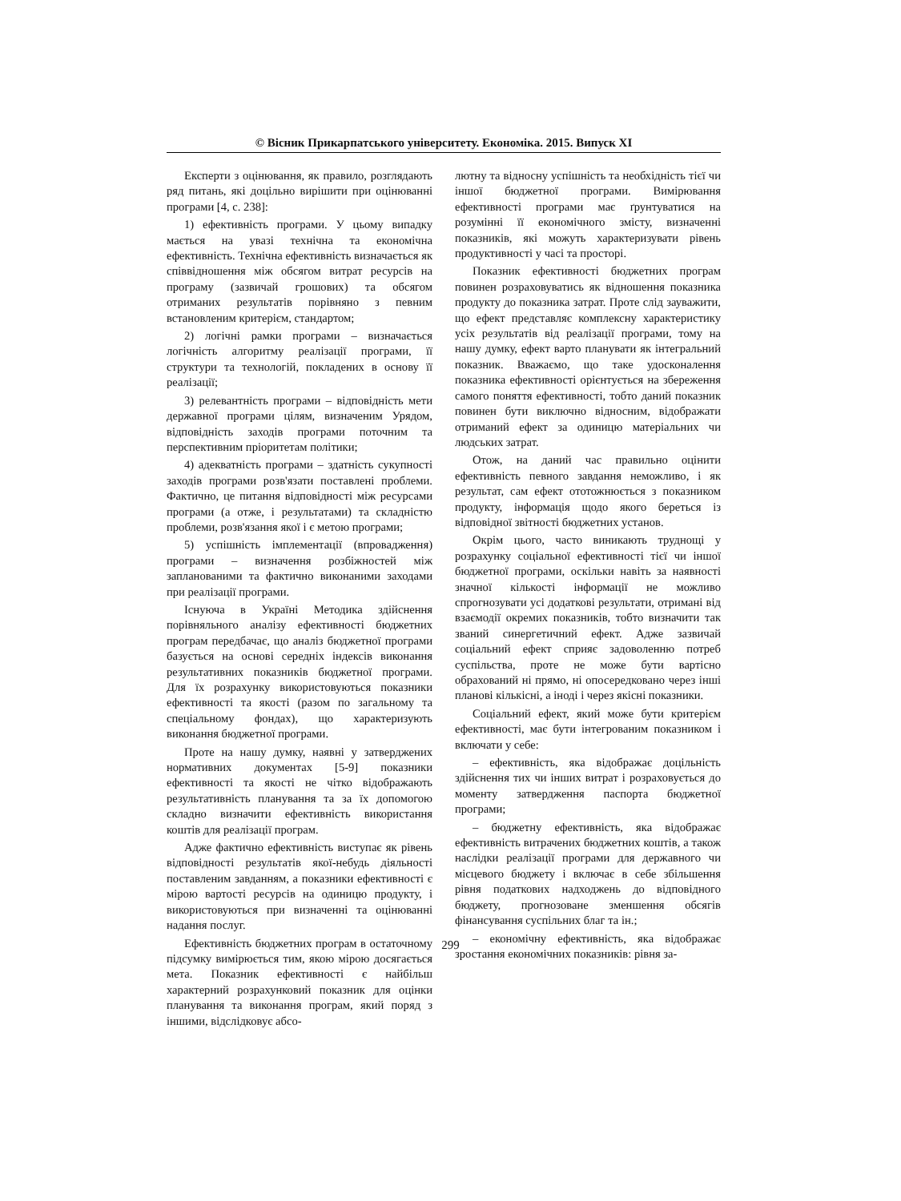© Вісник Прикарпатського університету. Економіка. 2015. Випуск XI
Експерти з оцінювання, як правило, розглядають ряд питань, які доцільно вирішити при оцінюванні програми [4, с. 238]:
1) ефективність програми. У цьому випадку мається на увазі технічна та економічна ефективність. Технічна ефективність визначається як співвідношення між обсягом витрат ресурсів на програму (зазвичай грошових) та обсягом отриманих результатів порівняно з певним встановленим критерієм, стандартом;
2) логічні рамки програми – визначається логічність алгоритму реалізації програми, її структури та технологій, покладених в основу її реалізації;
3) релевантність програми – відповідність мети державної програми цілям, визначеним Урядом, відповідність заходів програми поточним та перспективним пріоритетам політики;
4) адекватність програми – здатність сукупності заходів програми розв'язати поставлені проблеми. Фактично, це питання відповідності між ресурсами програми (а отже, і результатами) та складністю проблеми, розв'язання якої і є метою програми;
5) успішність імплементації (впровадження) програми – визначення розбіжностей між запланованими та фактично виконаними заходами при реалізації програми.
Існуюча в Україні Методика здійснення порівняльного аналізу ефективності бюджетних програм передбачає, що аналіз бюджетної програми базується на основі середніх індексів виконання результативних показників бюджетної програми. Для їх розрахунку використовуються показники ефективності та якості (разом по загальному та спеціальному фондах), що характеризують виконання бюджетної програми.
Проте на нашу думку, наявні у затверджених нормативних документах [5-9] показники ефективності та якості не чітко відображають результативність планування та за їх допомогою складно визначити ефективність використання коштів для реалізації програм.
Адже фактично ефективність виступає як рівень відповідності результатів якої-небудь діяльності поставленим завданням, а показники ефективності є мірою вартості ресурсів на одиницю продукту, і використовуються при визначенні та оцінюванні надання послуг.
Ефективність бюджетних програм в остаточному підсумку вимірюється тим, якою мірою досягається мета. Показник ефективності є найбільш характерний розрахунковий показник для оцінки планування та виконання програм, який поряд з іншими, відслідковує абсо-
лютну та відносну успішність та необхідність тієї чи іншої бюджетної програми. Вимірювання ефективності програми має ґрунтуватися на розумінні її економічного змісту, визначенні показників, які можуть характеризувати рівень продуктивності у часі та просторі.
Показник ефективності бюджетних програм повинен розраховуватись як відношення показника продукту до показника затрат. Проте слід зауважити, що ефект представляє комплексну характеристику усіх результатів від реалізації програми, тому на нашу думку, ефект варто планувати як інтегральний показник. Вважаємо, що таке удосконалення показника ефективності орієнтується на збереження самого поняття ефективності, тобто даний показник повинен бути виключно відносним, відображати отриманий ефект за одиницю матеріальних чи людських затрат.
Отож, на даний час правильно оцінити ефективність певного завдання неможливо, і як результат, сам ефект ототожнюється з показником продукту, інформація щодо якого береться із відповідної звітності бюджетних установ.
Окрім цього, часто виникають труднощі у розрахунку соціальної ефективності тієї чи іншої бюджетної програми, оскільки навіть за наявності значної кількості інформації не можливо спрогнозувати усі додаткові результати, отримані від взаємодії окремих показників, тобто визначити так званий синергетичний ефект. Адже зазвичай соціальний ефект сприяє задоволенню потреб суспільства, проте не може бути вартісно обрахований ні прямо, ні опосередковано через інші планові кількісні, а іноді і через якісні показники.
Соціальний ефект, який може бути критерієм ефективності, має бути інтегрованим показником і включати у себе:
– ефективність, яка відображає доцільність здійснення тих чи інших витрат і розраховується до моменту затвердження паспорта бюджетної програми;
– бюджетну ефективність, яка відображає ефективність витрачених бюджетних коштів, а також наслідки реалізації програми для державного чи місцевого бюджету і включає в себе збільшення рівня податкових надходжень до відповідного бюджету, прогнозоване зменшення обсягів фінансування суспільних благ та ін.;
– економічну ефективність, яка відображає зростання економічних показників: рівня за-
299